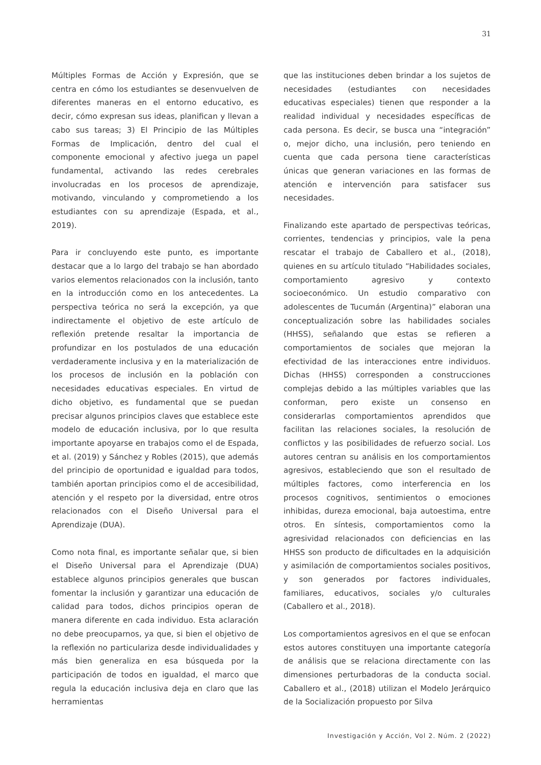31
Múltiples Formas de Acción y Expresión, que se centra en cómo los estudiantes se desenvuelven de diferentes maneras en el entorno educativo, es decir, cómo expresan sus ideas, planifican y llevan a cabo sus tareas; 3) El Principio de las Múltiples Formas de Implicación, dentro del cual el componente emocional y afectivo juega un papel fundamental, activando las redes cerebrales involucradas en los procesos de aprendizaje, motivando, vinculando y comprometiendo a los estudiantes con su aprendizaje (Espada, et al., 2019).
Para ir concluyendo este punto, es importante destacar que a lo largo del trabajo se han abordado varios elementos relacionados con la inclusión, tanto en la introducción como en los antecedentes. La perspectiva teórica no será la excepción, ya que indirectamente el objetivo de este artículo de reflexión pretende resaltar la importancia de profundizar en los postulados de una educación verdaderamente inclusiva y en la materialización de los procesos de inclusión en la población con necesidades educativas especiales. En virtud de dicho objetivo, es fundamental que se puedan precisar algunos principios claves que establece este modelo de educación inclusiva, por lo que resulta importante apoyarse en trabajos como el de Espada, et al. (2019) y Sánchez y Robles (2015), que además del principio de oportunidad e igualdad para todos, también aportan principios como el de accesibilidad, atención y el respeto por la diversidad, entre otros relacionados con el Diseño Universal para el Aprendizaje (DUA).
Como nota final, es importante señalar que, si bien el Diseño Universal para el Aprendizaje (DUA) establece algunos principios generales que buscan fomentar la inclusión y garantizar una educación de calidad para todos, dichos principios operan de manera diferente en cada individuo. Esta aclaración no debe preocuparnos, ya que, si bien el objetivo de la reflexión no particulariza desde individualidades y más bien generaliza en esa búsqueda por la participación de todos en igualdad, el marco que regula la educación inclusiva deja en claro que las herramientas
que las instituciones deben brindar a los sujetos de necesidades (estudiantes con necesidades educativas especiales) tienen que responder a la realidad individual y necesidades específicas de cada persona. Es decir, se busca una “integración” o, mejor dicho, una inclusión, pero teniendo en cuenta que cada persona tiene características únicas que generan variaciones en las formas de atención e intervención para satisfacer sus necesidades.
Finalizando este apartado de perspectivas teóricas, corrientes, tendencias y principios, vale la pena rescatar el trabajo de Caballero et al., (2018), quienes en su artículo titulado “Habilidades sociales, comportamiento agresivo y contexto socioeconómico. Un estudio comparativo con adolescentes de Tucumán (Argentina)” elaboran una conceptualización sobre las habilidades sociales (HHSS), señalando que estas se refieren a comportamientos de sociales que mejoran la efectividad de las interacciones entre individuos. Dichas (HHSS) corresponden a construcciones complejas debido a las múltiples variables que las conforman, pero existe un consenso en considerarlas comportamientos aprendidos que facilitan las relaciones sociales, la resolución de conflictos y las posibilidades de refuerzo social. Los autores centran su análisis en los comportamientos agresivos, estableciendo que son el resultado de múltiples factores, como interferencia en los procesos cognitivos, sentimientos o emociones inhibidas, dureza emocional, baja autoestima, entre otros. En síntesis, comportamientos como la agresividad relacionados con deficiencias en las HHSS son producto de dificultades en la adquisición y asimilación de comportamientos sociales positivos, y son generados por factores individuales, familiares, educativos, sociales y/o culturales (Caballero et al., 2018).
Los comportamientos agresivos en el que se enfocan estos autores constituyen una importante categoría de análisis que se relaciona directamente con las dimensiones perturbadoras de la conducta social. Caballero et al., (2018) utilizan el Modelo Jerárquico de la Socialización propuesto por Silva
Investigación y Acción, Vol 2. Núm. 2 (2022)